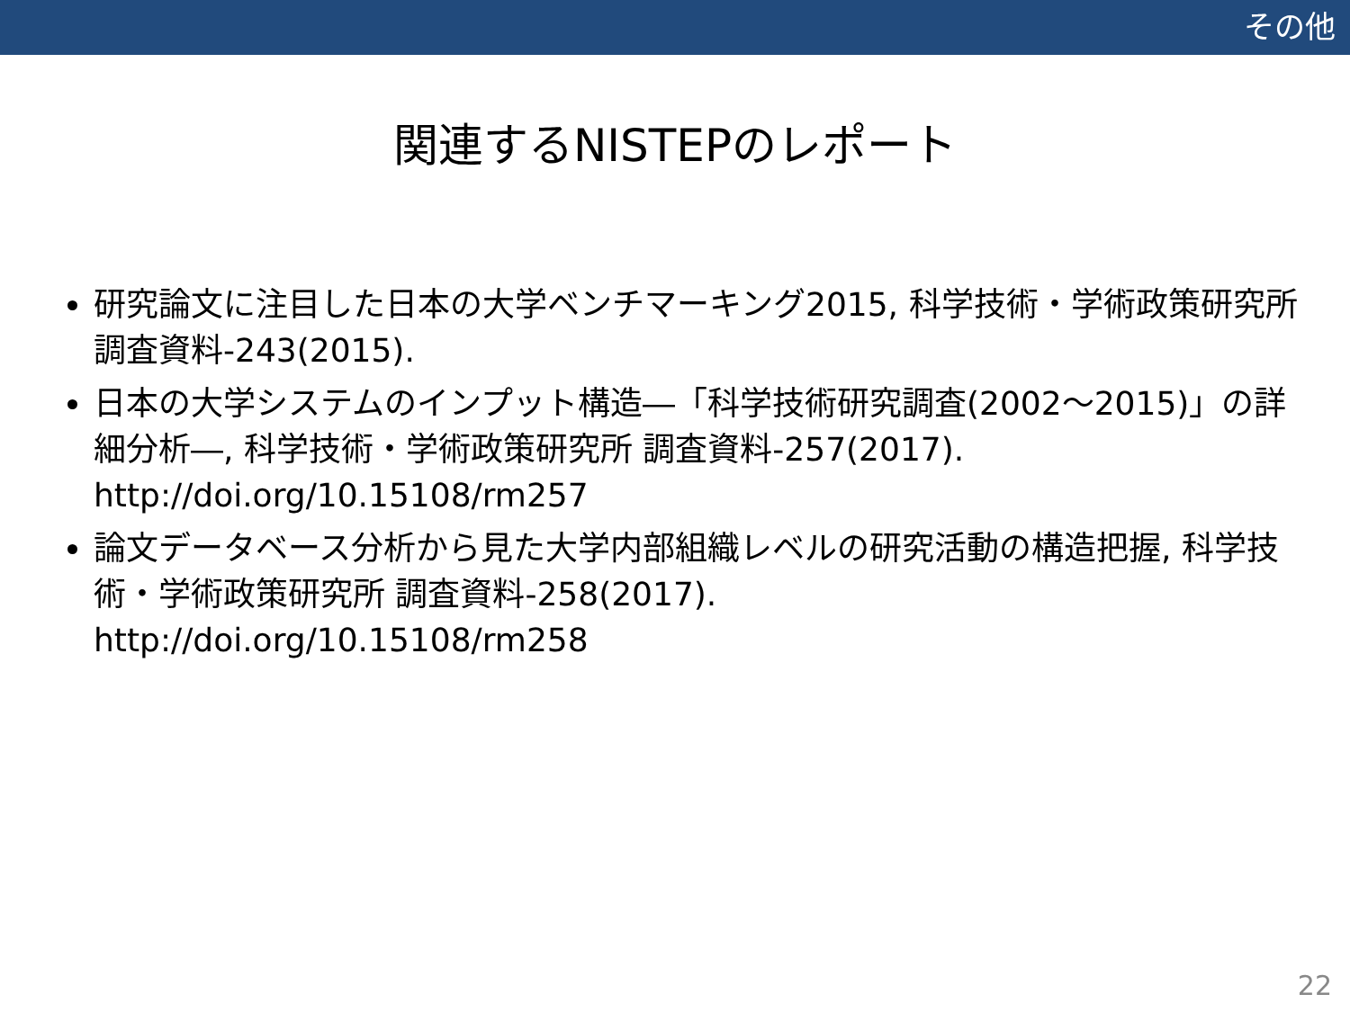その他
関連するNISTEPのレポート
研究論文に注目した日本の大学ベンチマーキング2015, 科学技術・学術政策研究所 調査資料-243(2015).
日本の大学システムのインプット構造―「科学技術研究調査(2002～2015)」の詳細分析―, 科学技術・学術政策研究所 調査資料-257(2017).
http://doi.org/10.15108/rm257
論文データベース分析から見た大学内部組織レベルの研究活動の構造把握, 科学技術・学術政策研究所 調査資料-258(2017).
http://doi.org/10.15108/rm258
22